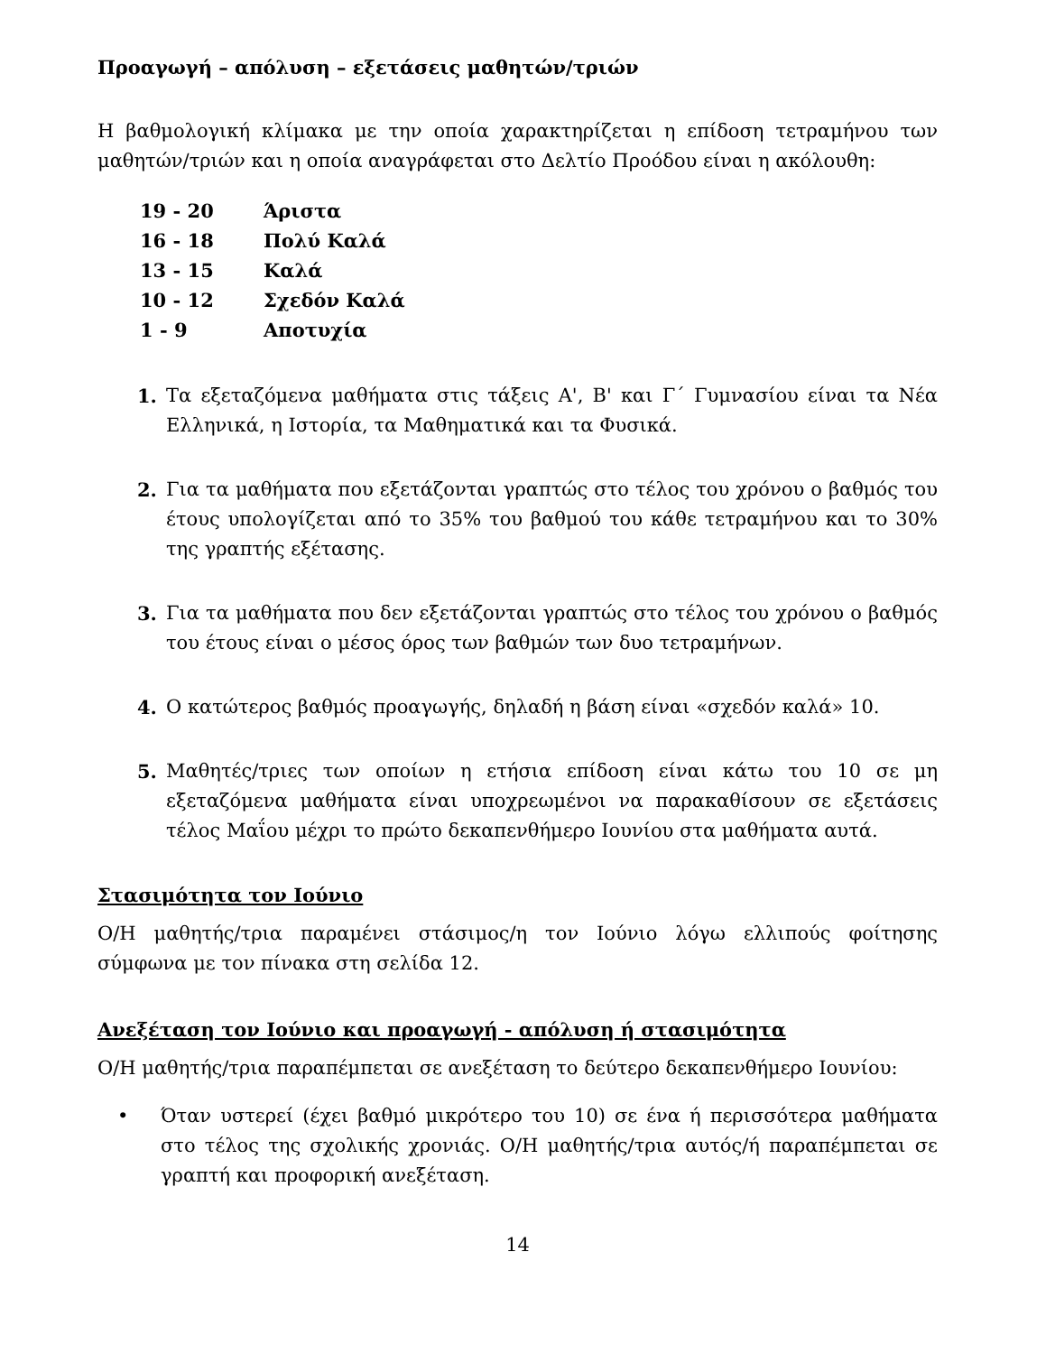Προαγωγή – απόλυση – εξετάσεις μαθητών/τριών
Η βαθμολογική κλίμακα με την οποία χαρακτηρίζεται η επίδοση τετραμήνου των μαθητών/τριών και η οποία αναγράφεται στο Δελτίο Προόδου είναι η ακόλουθη:
19 - 20 Άριστα
16 - 18 Πολύ Καλά
13 - 15 Καλά
10 - 12 Σχεδόν Καλά
1 - 9 Αποτυχία
1. Τα εξεταζόμενα μαθήματα στις τάξεις Α', Β' και Γ΄ Γυμνασίου είναι τα Νέα Ελληνικά, η Ιστορία, τα Μαθηματικά και τα Φυσικά.
2. Για τα μαθήματα που εξετάζονται γραπτώς στο τέλος του χρόνου ο βαθμός του έτους υπολογίζεται από το 35% του βαθμού του κάθε τετραμήνου και το 30% της γραπτής εξέτασης.
3. Για τα μαθήματα που δεν εξετάζονται γραπτώς στο τέλος του χρόνου ο βαθμός του έτους είναι ο μέσος όρος των βαθμών των δυο τετραμήνων.
4. Ο κατώτερος βαθμός προαγωγής, δηλαδή η βάση είναι «σχεδόν καλά» 10.
5. Μαθητές/τριες των οποίων η ετήσια επίδοση είναι κάτω του 10 σε μη εξεταζόμενα μαθήματα είναι υποχρεωμένοι να παρακαθίσουν σε εξετάσεις τέλος Μαΐου μέχρι το πρώτο δεκαπενθήμερο Ιουνίου στα μαθήματα αυτά.
Στασιμότητα τον Ιούνιο
Ο/Η μαθητής/τρια παραμένει στάσιμος/η τον Ιούνιο λόγω ελλιπούς φοίτησης σύμφωνα με τον πίνακα στη σελίδα 12.
Ανεξέταση τον Ιούνιο και προαγωγή - απόλυση ή στασιμότητα
Ο/Η μαθητής/τρια παραπέμπεται σε ανεξέταση το δεύτερο δεκαπενθήμερο Ιουνίου:
• Όταν υστερεί (έχει βαθμό μικρότερο του 10) σε ένα ή περισσότερα μαθήματα στο τέλος της σχολικής χρονιάς. Ο/Η μαθητής/τρια αυτός/ή παραπέμπεται σε γραπτή και προφορική ανεξέταση.
14